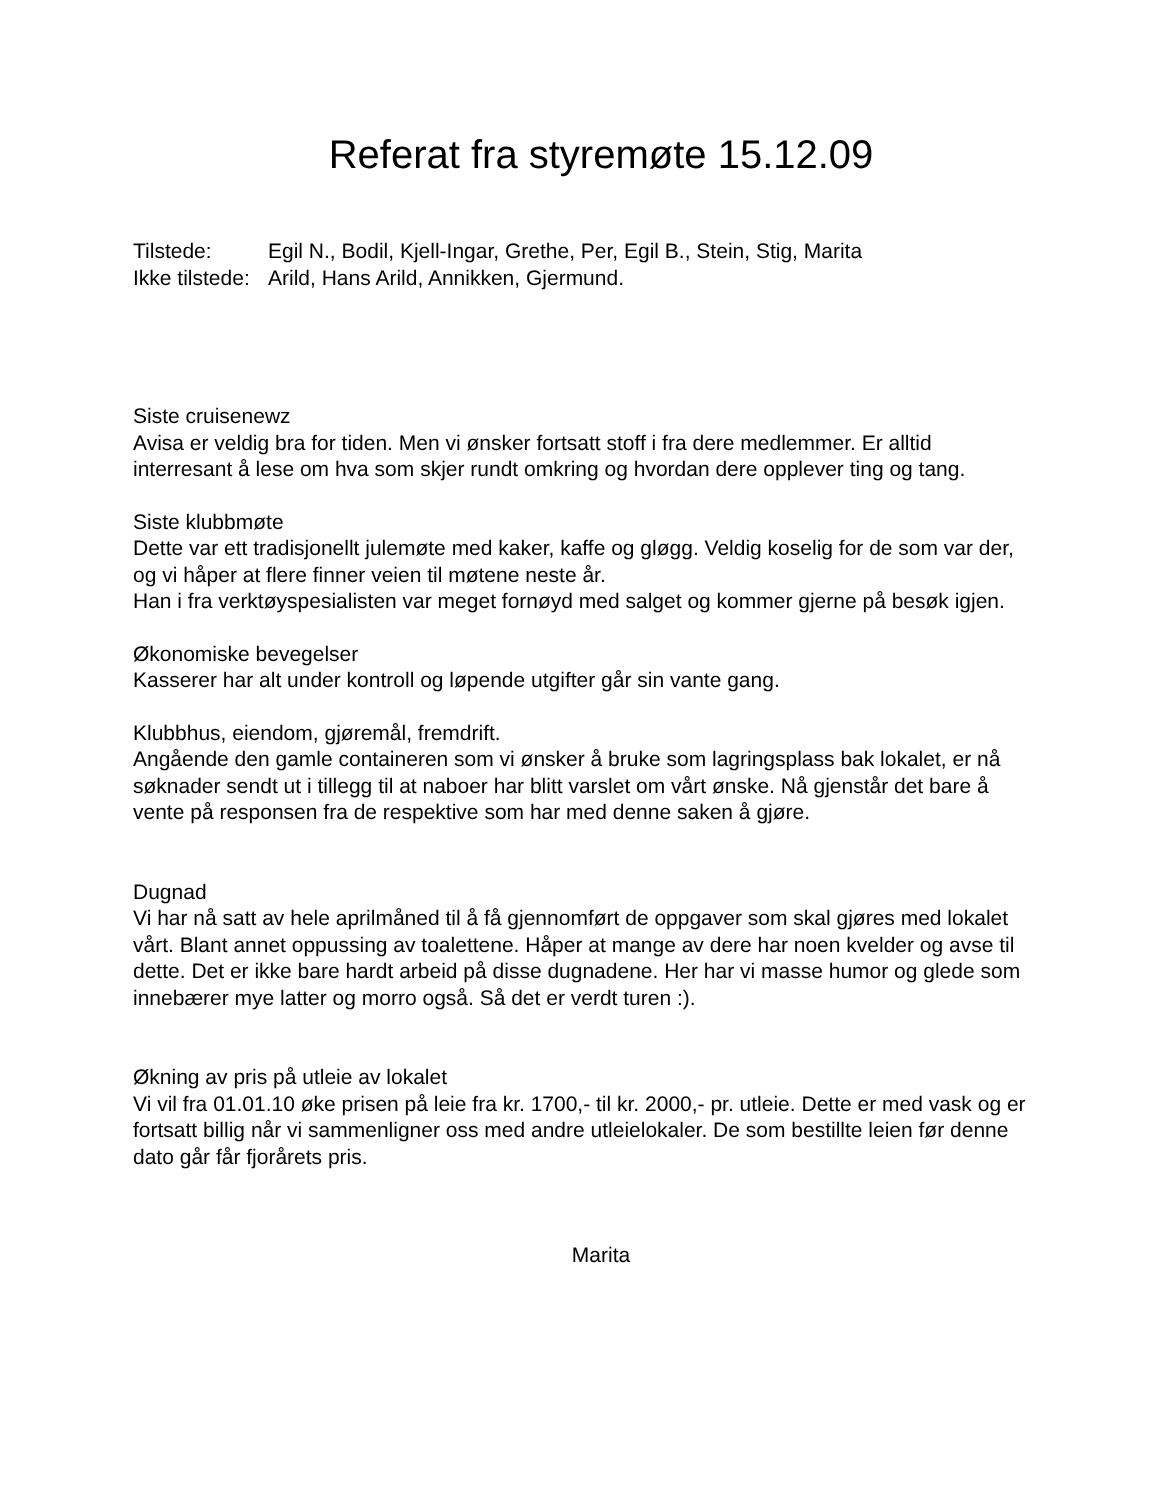Referat fra styremøte 15.12.09
Tilstede: Egil N., Bodil, Kjell-Ingar, Grethe, Per, Egil B., Stein, Stig, Marita Ikke tilstede: Arild, Hans Arild, Annikken, Gjermund.
Siste cruisenewz
Avisa er veldig bra for tiden. Men vi ønsker fortsatt stoff i fra dere medlemmer. Er alltid interresant å lese om hva som skjer rundt omkring og hvordan dere opplever ting og tang.
Siste klubbmøte
Dette var ett tradisjonellt julemøte med kaker, kaffe og gløgg. Veldig koselig for de som var der, og vi håper at flere finner veien til møtene neste år.
Han i fra verktøyspesialisten var meget fornøyd med salget og kommer gjerne på besøk igjen.
Økonomiske bevegelser
Kasserer har alt under kontroll og løpende utgifter går sin vante gang.
Klubbhus, eiendom, gjøremål, fremdrift.
Angående den gamle containeren som vi ønsker å bruke som lagringsplass bak lokalet, er nå søknader sendt ut i tillegg til at naboer har blitt varslet om vårt ønske. Nå gjenstår det bare å vente på responsen fra de respektive som har med denne saken å gjøre.
Dugnad
Vi har nå satt av hele aprilmåned til å få gjennomført de oppgaver som skal gjøres med lokalet vårt. Blant annet oppussing av toalettene. Håper at mange av dere har noen kvelder og avse til dette. Det er ikke bare hardt arbeid på disse dugnadene. Her har vi masse humor og glede som innebærer mye latter og morro også. Så det er verdt turen :).
Økning av pris på utleie av lokalet
Vi vil fra 01.01.10 øke prisen på leie fra kr. 1700,- til kr. 2000,- pr. utleie. Dette er med vask og er fortsatt billig når vi sammenligner oss med andre utleielokaler. De som bestillte leien før denne dato går får fjorårets pris.
Marita